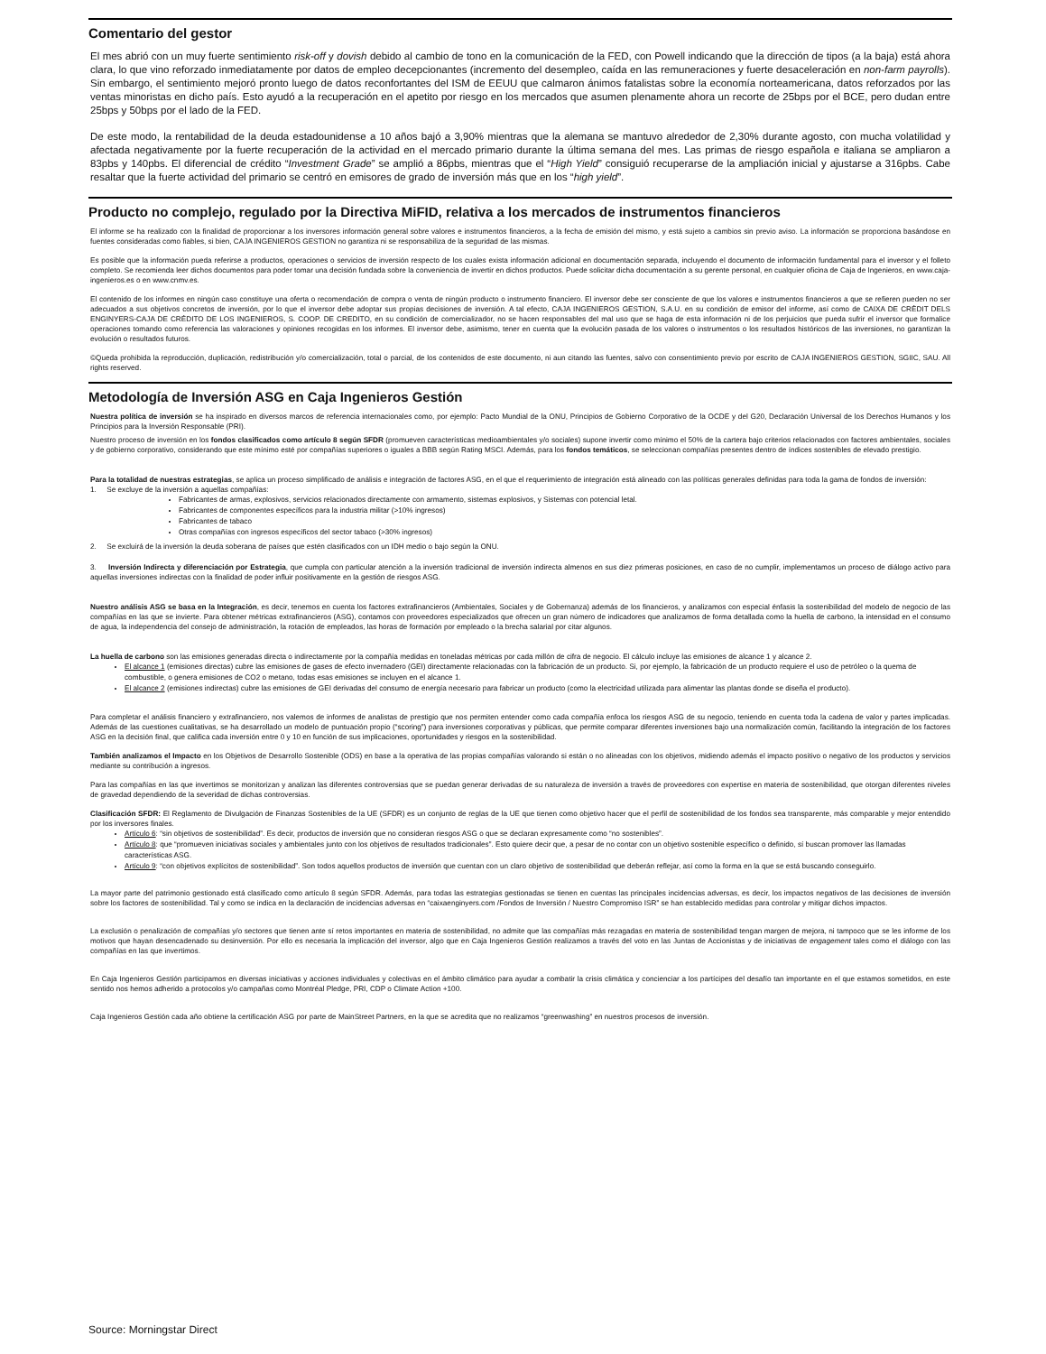Comentario del gestor
El mes abrió con un muy fuerte sentimiento risk-off y dovish debido al cambio de tono en la comunicación de la FED, con Powell indicando que la dirección de tipos (a la baja) está ahora clara, lo que vino reforzado inmediatamente por datos de empleo decepcionantes (incremento del desempleo, caída en las remuneraciones y fuerte desaceleración en non-farm payrolls). Sin embargo, el sentimiento mejoró pronto luego de datos reconfortantes del ISM de EEUU que calmaron ánimos fatalistas sobre la economía norteamericana, datos reforzados por las ventas minoristas en dicho país. Esto ayudó a la recuperación en el apetito por riesgo en los mercados que asumen plenamente ahora un recorte de 25bps por el BCE, pero dudan entre 25bps y 50bps por el lado de la FED.
De este modo, la rentabilidad de la deuda estadounidense a 10 años bajó a 3,90% mientras que la alemana se mantuvo alrededor de 2,30% durante agosto, con mucha volatilidad y afectada negativamente por la fuerte recuperación de la actividad en el mercado primario durante la última semana del mes. Las primas de riesgo española e italiana se ampliaron a 83pbs y 140pbs. El diferencial de crédito “Investment Grade” se amplió a 86pbs, mientras que el “High Yield” consiguió recuperarse de la ampliación inicial y ajustarse a 316pbs. Cabe resaltar que la fuerte actividad del primario se centró en emisores de grado de inversión más que en los “high yield”.
Producto no complejo, regulado por la Directiva MiFID, relativa a los mercados de instrumentos financieros
El informe se ha realizado con la finalidad de proporcionar a los inversores información general sobre valores e instrumentos financieros, a la fecha de emisión del mismo, y está sujeto a cambios sin previo aviso. La información se proporciona basándose en fuentes consideradas como fiables, si bien, CAJA INGENIEROS GESTION no garantiza ni se responsabiliza de la seguridad de las mismas.
Es posible que la información pueda referirse a productos, operaciones o servicios de inversión respecto de los cuales exista información adicional en documentación separada, incluyendo el documento de información fundamental para el inversor y el folleto completo. Se recomienda leer dichos documentos para poder tomar una decisión fundada sobre la conveniencia de invertir en dichos productos. Puede solicitar dicha documentación a su gerente personal, en cualquier oficina de Caja de Ingenieros, en www.caja-ingenieros.es o en www.cnmv.es.
El contenido de los informes en ningún caso constituye una oferta o recomendación de compra o venta de ningún producto o instrumento financiero. El inversor debe ser consciente de que los valores e instrumentos financieros a que se refieren pueden no ser adecuados a sus objetivos concretos de inversión, por lo que el inversor debe adoptar sus propias decisiones de inversión. A tal efecto, CAJA INGENIEROS GESTION, S.A.U. en su condición de emisor del informe, así como de CAIXA DE CRÈDIT DELS ENGINYERS-CAJA DE CRÉDITO DE LOS INGENIEROS, S. COOP. DE CREDITO, en su condición de comercializador, no se hacen responsables del mal uso que se haga de esta información ni de los perjuicios que pueda sufrir el inversor que formalice operaciones tomando como referencia las valoraciones y opiniones recogidas en los informes. El inversor debe, asimismo, tener en cuenta que la evolución pasada de los valores o instrumentos o los resultados históricos de las inversiones, no garantizan la evolución o resultados futuros.
©Queda prohibida la reproducción, duplicación, redistribución y/o comercialización, total o parcial, de los contenidos de este documento, ni aun citando las fuentes, salvo con consentimiento previo por escrito de CAJA INGENIEROS GESTION, SGIIC, SAU. All rights reserved.
Metodología de Inversión ASG en Caja Ingenieros Gestión
Nuestra política de inversión se ha inspirado en diversos marcos de referencia internacionales como, por ejemplo: Pacto Mundial de la ONU, Principios de Gobierno Corporativo de la OCDE y del G20, Declaración Universal de los Derechos Humanos y los Principios para la Inversión Responsable (PRI).
Nuestro proceso de inversión en los fondos clasificados como artículo 8 según SFDR (promueven características medioambientales y/o sociales) supone invertir como mínimo el 50% de la cartera bajo criterios relacionados con factores ambientales, sociales y de gobierno corporativo, considerando que este mínimo esté por compañías superiores o iguales a BBB según Rating MSCI. Además, para los fondos temáticos, se seleccionan compañías presentes dentro de índices sostenibles de elevado prestigio.
Para la totalidad de nuestras estrategias, se aplica un proceso simplificado de análisis e integración de factores ASG, en el que el requerimiento de integración está alineado con las políticas generales definidas para toda la gama de fondos de inversión:
1. Se excluye de la inversión a aquellas compañías:
Fabricantes de armas, explosivos, servicios relacionados directamente con armamento, sistemas explosivos, y Sistemas con potencial letal.
Fabricantes de componentes específicos para la industria militar (>10% ingresos)
Fabricantes de tabaco
Otras compañías con ingresos específicos del sector tabaco (>30% ingresos)
2. Se excluirá de la inversión la deuda soberana de países que estén clasificados con un IDH medio o bajo según la ONU.
3. Inversión Indirecta y diferenciación por Estrategia, que cumpla con particular atención a la inversión tradicional de inversión indirecta almenos en sus diez primeras posiciones, en caso de no cumplir, implementamos un proceso de diálogo activo para aquellas inversiones indirectas con la finalidad de poder influir positivamente en la gestión de riesgos ASG.
Nuestro análisis ASG se basa en la Integración, es decir, tenemos en cuenta los factores extrafinancieros (Ambientales, Sociales y de Gobernanza) además de los financieros, y analizamos con especial énfasis la sostenibilidad del modelo de negocio de las compañías en las que se invierte. Para obtener métricas extrafinancieros (ASG), contamos con proveedores especializados que ofrecen un gran número de indicadores que analizamos de forma detallada como la huella de carbono, la intensidad en el consumo de agua, la independencia del consejo de administración, la rotación de empleados, las horas de formación por empleado o la brecha salarial por citar algunos.
La huella de carbono son las emisiones generadas directa o indirectamente por la compañía medidas en toneladas métricas por cada millón de cifra de negocio. El cálculo incluye las emisiones de alcance 1 y alcance 2.
El alcance 1 (emisiones directas) cubre las emisiones de gases de efecto invernadero (GEI) directamente relacionadas con la fabricación de un producto. Si, por ejemplo, la fabricación de un producto requiere el uso de petróleo o la quema de combustible, o genera emisiones de CO2 o metano, todas esas emisiones se incluyen en el alcance 1.
El alcance 2 (emisiones indirectas) cubre las emisiones de GEI derivadas del consumo de energía necesario para fabricar un producto (como la electricidad utilizada para alimentar las plantas donde se diseña el producto).
Para completar el análisis financiero y extrafinanciero, nos valemos de informes de analistas de prestigio que nos permiten entender como cada compañía enfoca los riesgos ASG de su negocio, teniendo en cuenta toda la cadena de valor y partes implicadas. Además de las cuestiones cualitativas, se ha desarrollado un modelo de puntuación propio (“scoring”) para inversiones corporativas y públicas, que permite comparar diferentes inversiones bajo una normalización común, facilitando la integración de los factores ASG en la decisión final, que califica cada inversión entre 0 y 10 en función de sus implicaciones, oportunidades y riesgos en la sostenibilidad.
También analizamos el Impacto en los Objetivos de Desarrollo Sostenible (ODS) en base a la operativa de las propias compañías valorando si están o no alineadas con los objetivos, midiendo además el impacto positivo o negativo de los productos y servicios mediante su contribución a ingresos.
Para las compañías en las que invertimos se monitorizan y analizan las diferentes controversias que se puedan generar derivadas de su naturaleza de inversión a través de proveedores con expertise en materia de sostenibilidad, que otorgan diferentes niveles de gravedad dependiendo de la severidad de dichas controversias.
Clasificación SFDR: El Reglamento de Divulgación de Finanzas Sostenibles de la UE (SFDR) es un conjunto de reglas de la UE que tienen como objetivo hacer que el perfil de sostenibilidad de los fondos sea transparente, más comparable y mejor entendido por los inversores finales.
Artículo 6: “sin objetivos de sostenibilidad”. Es decir, productos de inversión que no consideran riesgos ASG o que se declaran expresamente como “no sostenibles”.
Artículo 8: que “promueven iniciativas sociales y ambientales junto con los objetivos de resultados tradicionales”. Esto quiere decir que, a pesar de no contar con un objetivo sostenible específico o definido, sí buscan promover las llamadas características ASG.
Artículo 9: “con objetivos explícitos de sostenibilidad”. Son todos aquellos productos de inversión que cuentan con un claro objetivo de sostenibilidad que deberán reflejar, así como la forma en la que se está buscando conseguirlo.
La mayor parte del patrimonio gestionado está clasificado como artículo 8 según SFDR. Además, para todas las estrategias gestionadas se tienen en cuentas las principales incidencias adversas, es decir, los impactos negativos de las decisiones de inversión sobre los factores de sostenibilidad. Tal y como se indica en la declaración de incidencias adversas en “caixaenginyers.com /Fondos de Inversión / Nuestro Compromiso ISR” se han establecido medidas para controlar y mitigar dichos impactos.
La exclusión o penalización de compañías y/o sectores que tienen ante sí retos importantes en materia de sostenibilidad, no admite que las compañías más rezagadas en materia de sostenibilidad tengan margen de mejora, ni tampoco que se les informe de los motivos que hayan desencadenado su desinversión. Por ello es necesaria la implicación del inversor, algo que en Caja Ingenieros Gestión realizamos a través del voto en las Juntas de Accionistas y de iniciativas de engagement tales como el diálogo con las compañías en las que invertimos.
En Caja Ingenieros Gestión participamos en diversas iniciativas y acciones individuales y colectivas en el ámbito climático para ayudar a combatir la crisis climática y concienciar a los partícipes del desafío tan importante en el que estamos sometidos, en este sentido nos hemos adherido a protocolos y/o campañas como Montréal Pledge, PRI, CDP o Climate Action +100.
Caja Ingenieros Gestión cada año obtiene la certificación ASG por parte de MainStreet Partners, en la que se acredita que no realizamos “greenwashing” en nuestros procesos de inversión.
Source: Morningstar Direct